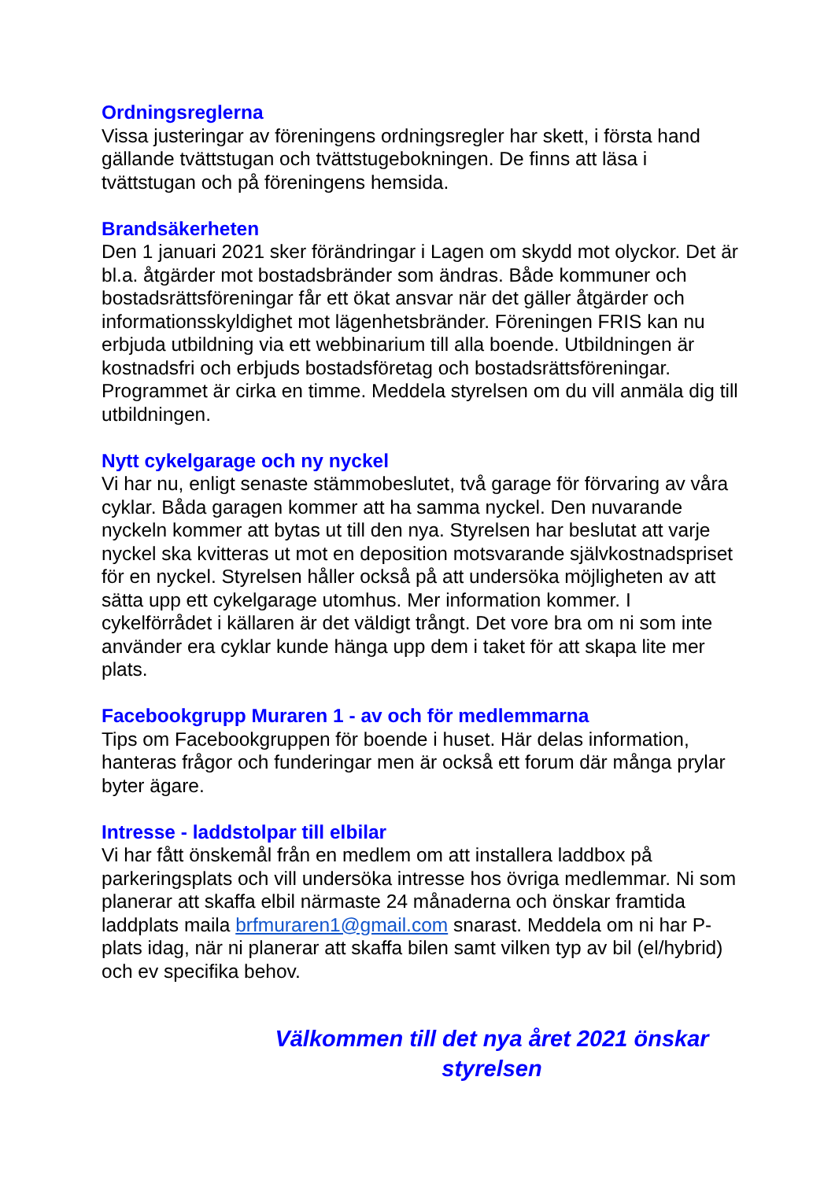Ordningsreglerna
Vissa justeringar av föreningens ordningsregler har skett, i första hand gällande tvättstugan och tvättstugebokningen. De finns att läsa i tvättstugan och på föreningens hemsida.
Brandsäkerheten
Den 1 januari 2021 sker förändringar i Lagen om skydd mot olyckor. Det är bl.a. åtgärder mot bostadsbränder som ändras. Både kommuner och bostadsrättsföreningar får ett ökat ansvar när det gäller åtgärder och informationsskyldighet mot lägenhetsbränder. Föreningen FRIS kan nu erbjuda utbildning via ett webbinarium till alla boende. Utbildningen är kostnadsfri och erbjuds bostadsföretag och bostadsrättsföreningar. Programmet är cirka en timme. Meddela styrelsen om du vill anmäla dig till utbildningen.
Nytt cykelgarage och ny nyckel
Vi har nu, enligt senaste stämmobeslutet, två garage för förvaring av våra cyklar. Båda garagen kommer att ha samma nyckel. Den nuvarande nyckeln kommer att bytas ut till den nya. Styrelsen har beslutat att varje nyckel ska kvitteras ut mot en deposition motsvarande självkostnadspriset för en nyckel. Styrelsen håller också på att undersöka möjligheten av att sätta upp ett cykelgarage utomhus. Mer information kommer. I cykelförrådet i källaren är det väldigt trångt. Det vore bra om ni som inte använder era cyklar kunde hänga upp dem i taket för att skapa lite mer plats.
Facebookgrupp Muraren 1 - av och för medlemmarna
Tips om Facebookgruppen för boende i huset. Här delas information, hanteras frågor och funderingar men är också ett forum där många prylar byter ägare.
Intresse - laddstolpar till elbilar
Vi har fått önskemål från en medlem om att installera laddbox på parkeringsplats och vill undersöka intresse hos övriga medlemmar. Ni som planerar att skaffa elbil närmaste 24 månaderna och önskar framtida laddplats maila brfmuraren1@gmail.com snarast. Meddela om ni har P-plats idag, när ni planerar att skaffa bilen samt vilken typ av bil (el/hybrid) och ev specifika behov.
Välkommen till det nya året 2021 önskar
styrelsen